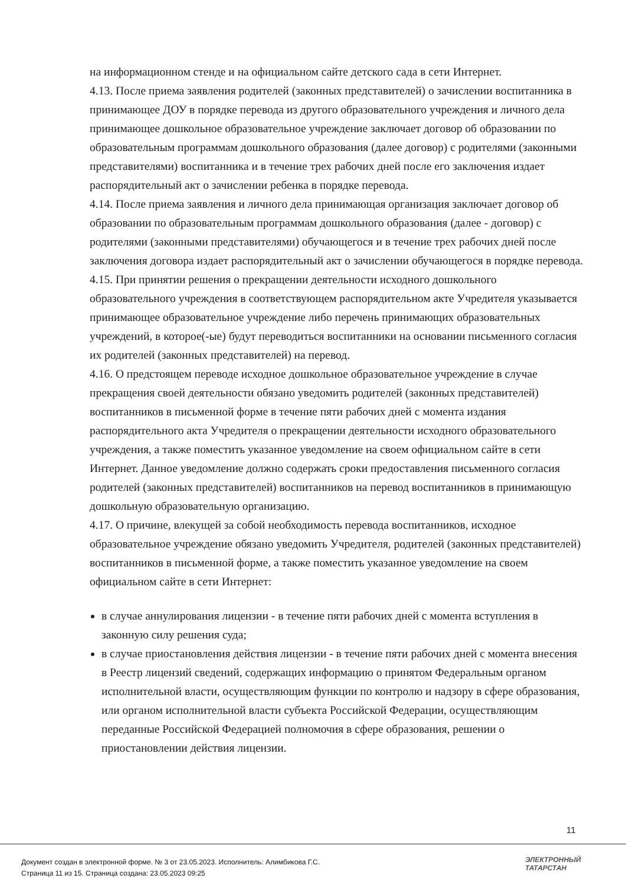на информационном стенде и на официальном сайте детского сада в сети Интернет.
4.13. После приема заявления родителей (законных представителей) о зачислении воспитанника в принимающее ДОУ в порядке перевода из другого образовательного учреждения и личного дела принимающее дошкольное образовательное учреждение заключает договор об образовании по образовательным программам дошкольного образования (далее договор) с родителями (законными представителями) воспитанника и в течение трех рабочих дней после его заключения издает распорядительный акт о зачислении ребенка в порядке перевода.
4.14. После приема заявления и личного дела принимающая организация заключает договор об образовании по образовательным программам дошкольного образования (далее - договор) с родителями (законными представителями) обучающегося и в течение трех рабочих дней после заключения договора издает распорядительный акт о зачислении обучающегося в порядке перевода.
4.15. При принятии решения о прекращении деятельности исходного дошкольного образовательного учреждения в соответствующем распорядительном акте Учредителя указывается принимающее образовательное учреждение либо перечень принимающих образовательных учреждений, в которое(-ые) будут переводиться воспитанники на основании письменного согласия их родителей (законных представителей) на перевод.
4.16. О предстоящем переводе исходное дошкольное образовательное учреждение в случае прекращения своей деятельности обязано уведомить родителей (законных представителей) воспитанников в письменной форме в течение пяти рабочих дней с момента издания распорядительного акта Учредителя о прекращении деятельности исходного образовательного учреждения, а также поместить указанное уведомление на своем официальном сайте в сети Интернет. Данное уведомление должно содержать сроки предоставления письменного согласия родителей (законных представителей) воспитанников на перевод воспитанников в принимающую дошкольную образовательную организацию.
4.17. О причине, влекущей за собой необходимость перевода воспитанников, исходное образовательное учреждение обязано уведомить Учредителя, родителей (законных представителей) воспитанников в письменной форме, а также поместить указанное уведомление на своем официальном сайте в сети Интернет:
в случае аннулирования лицензии - в течение пяти рабочих дней с момента вступления в законную силу решения суда;
в случае приостановления действия лицензии - в течение пяти рабочих дней с момента внесения в Реестр лицензий сведений, содержащих информацию о принятом Федеральным органом исполнительной власти, осуществляющим функции по контролю и надзору в сфере образования, или органом исполнительной власти субъекта Российской Федерации, осуществляющим переданные Российской Федерацией полномочия в сфере образования, решении о приостановлении действия лицензии.
11
Документ создан в электронной форме. № 3 от 23.05.2023. Исполнитель: Алимбикова Г.С.
Страница 11 из 15. Страница создана: 23.05.2023 09:25
ЭЛЕКТРОННЫЙ
ТАТАРСТАН